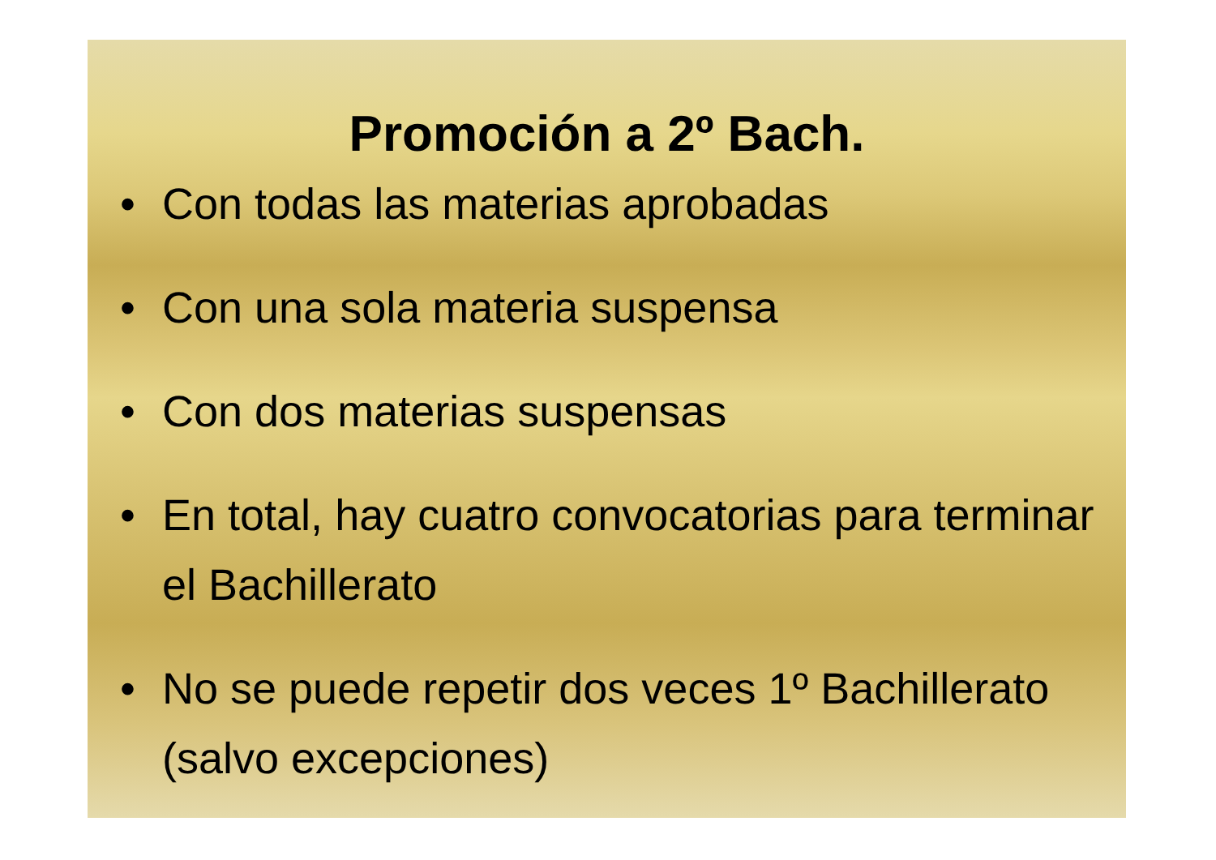Promoción a 2º Bach.
• Con todas las materias aprobadas
• Con una sola materia suspensa
• Con dos materias suspensas
• En total, hay cuatro convocatorias para terminar el Bachillerato
• No se puede repetir dos veces 1º Bachillerato (salvo excepciones)